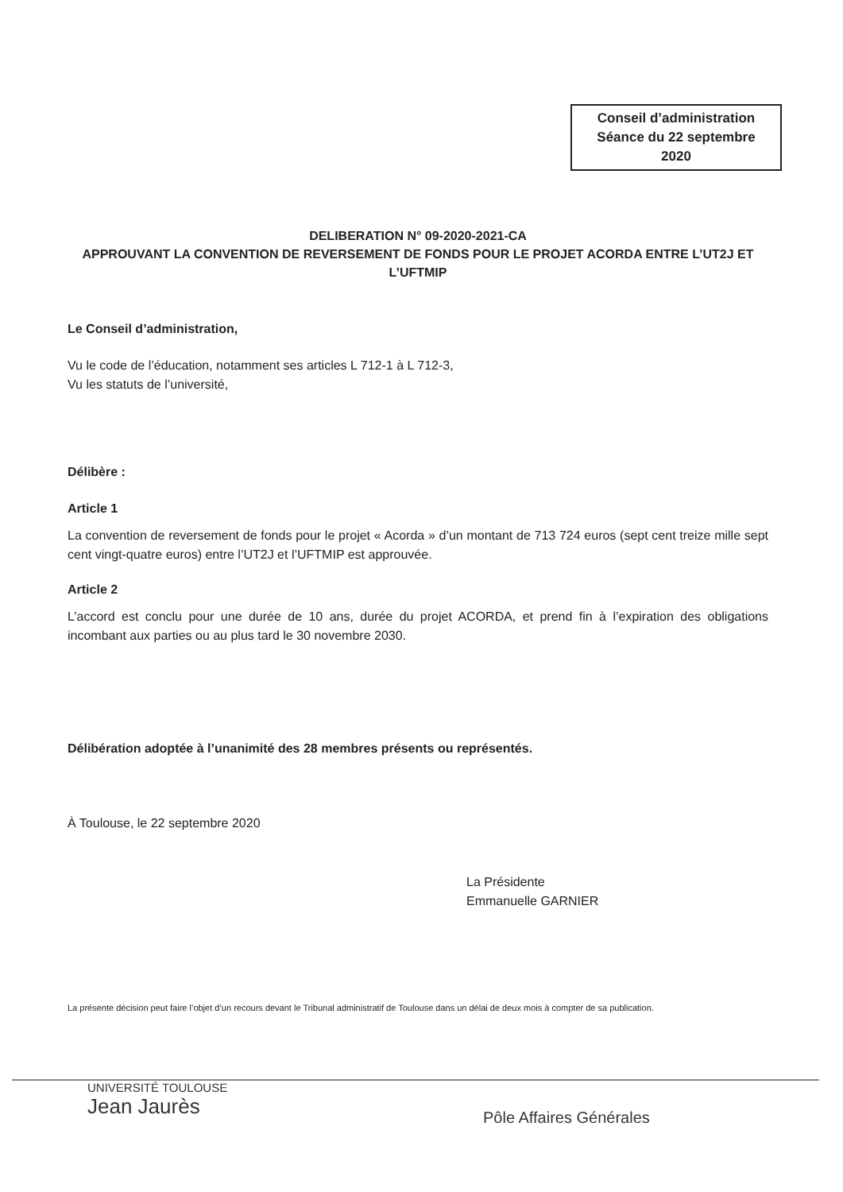Conseil d’administration
Séance du 22 septembre
2020
DELIBERATION N° 09-2020-2021-CA
APPROUVANT LA CONVENTION DE REVERSEMENT DE FONDS POUR LE PROJET ACORDA ENTRE L’UT2J ET L’UFTMIP
Le Conseil d’administration,
Vu le code de l’éducation, notamment ses articles L 712-1 à L 712-3,
Vu les statuts de l’université,
Délibère :
Article 1
La convention de reversement de fonds pour le projet « Acorda » d’un montant de 713 724 euros (sept cent treize mille sept cent vingt-quatre euros) entre l’UT2J et l’UFTMIP est approuvée.
Article 2
L’accord est conclu pour une durée de 10 ans, durée du projet ACORDA, et prend fin à l’expiration des obligations incombant aux parties ou au plus tard le 30 novembre 2030.
Délibération adoptée à l’unanimité des 28 membres présents ou représentés.
À Toulouse, le 22 septembre 2020
La Présidente
Emmanuelle GARNIER
La présente décision peut faire l’objet d’un recours devant le Tribunal administratif de Toulouse dans un délai de deux mois à compter de sa publication.
UNIVERSITÉ TOULOUSE
Jean Jaurès
Pôle Affaires Générales